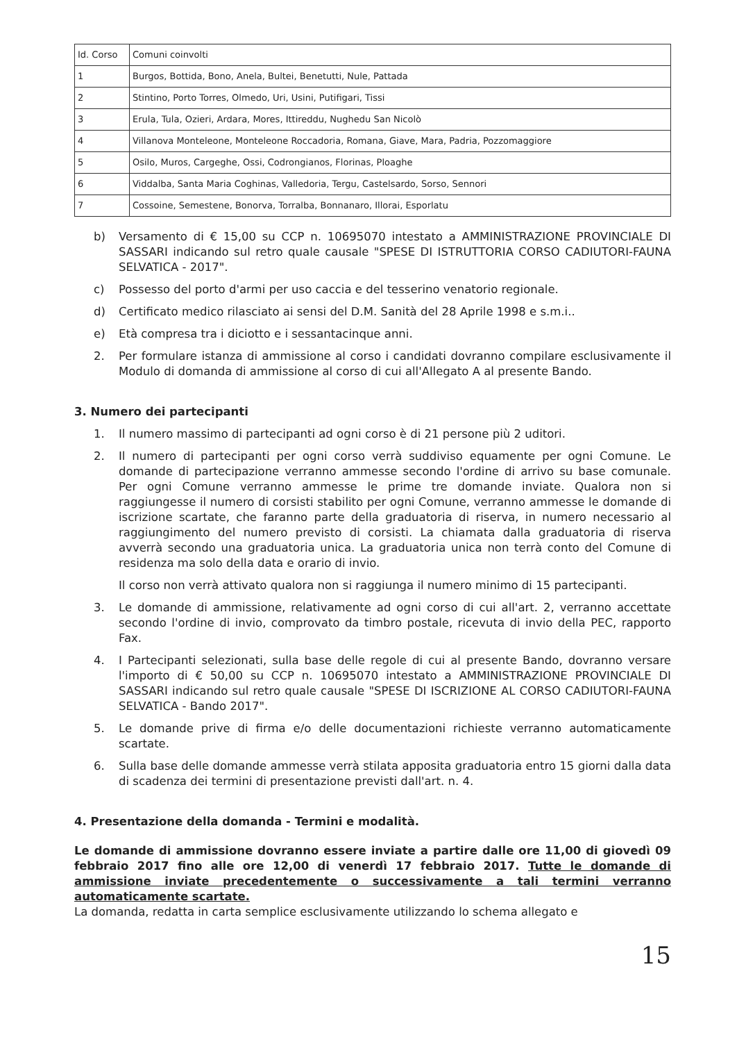| Id. Corso | Comuni coinvolti |
| --- | --- |
| 1 | Burgos, Bottida, Bono, Anela, Bultei, Benetutti, Nule, Pattada |
| 2 | Stintino, Porto Torres, Olmedo, Uri, Usini, Putifigari, Tissi |
| 3 | Erula, Tula, Ozieri, Ardara, Mores, Ittireddu, Nughedu San Nicolò |
| 4 | Villanova Monteleone, Monteleone Roccadoria, Romana, Giave, Mara, Padria, Pozzomaggiore |
| 5 | Osilo, Muros, Cargeghe, Ossi, Codrongianos, Florinas, Ploaghe |
| 6 | Viddalba, Santa Maria Coghinas, Valledoria, Tergu, Castelsardo, Sorso, Sennori |
| 7 | Cossoine, Semestene, Bonorva, Torralba, Bonnanaro, Illorai, Esporlatu |
b) Versamento di € 15,00 su CCP n. 10695070 intestato a AMMINISTRAZIONE PROVINCIALE DI SASSARI indicando sul retro quale causale "SPESE DI ISTRUTTORIA CORSO CADIUTORI-FAUNA SELVATICA - 2017".
c) Possesso del porto d'armi per uso caccia e del tesserino venatorio regionale.
d) Certificato medico rilasciato ai sensi del D.M. Sanità del 28 Aprile 1998 e s.m.i..
e) Età compresa tra i diciotto e i sessantacinque anni.
2. Per formulare istanza di ammissione al corso i candidati dovranno compilare esclusivamente il Modulo di domanda di ammissione al corso di cui all'Allegato A al presente Bando.
3. Numero dei partecipanti
1. Il numero massimo di partecipanti ad ogni corso è di 21 persone più 2 uditori.
2. Il numero di partecipanti per ogni corso verrà suddiviso equamente per ogni Comune. Le domande di partecipazione verranno ammesse secondo l'ordine di arrivo su base comunale. Per ogni Comune verranno ammesse le prime tre domande inviate. Qualora non si raggiungesse il numero di corsisti stabilito per ogni Comune, verranno ammesse le domande di iscrizione scartate, che faranno parte della graduatoria di riserva, in numero necessario al raggiungimento del numero previsto di corsisti. La chiamata dalla graduatoria di riserva avverrà secondo una graduatoria unica. La graduatoria unica non terrà conto del Comune di residenza ma solo della data e orario di invio.
Il corso non verrà attivato qualora non si raggiunga il numero minimo di 15 partecipanti.
3. Le domande di ammissione, relativamente ad ogni corso di cui all'art. 2, verranno accettate secondo l'ordine di invio, comprovato da timbro postale, ricevuta di invio della PEC, rapporto Fax.
4. I Partecipanti selezionati, sulla base delle regole di cui al presente Bando, dovranno versare l'importo di € 50,00 su CCP n. 10695070 intestato a AMMINISTRAZIONE PROVINCIALE DI SASSARI indicando sul retro quale causale "SPESE DI ISCRIZIONE AL CORSO CADIUTORI-FAUNA SELVATICA - Bando 2017".
5. Le domande prive di firma e/o delle documentazioni richieste verranno automaticamente scartate.
6. Sulla base delle domande ammesse verrà stilata apposita graduatoria entro 15 giorni dalla data di scadenza dei termini di presentazione previsti dall'art. n. 4.
4. Presentazione della domanda - Termini e modalità.
Le domande di ammissione dovranno essere inviate a partire dalle ore 11,00 di giovedì 09 febbraio 2017 fino alle ore 12,00 di venerdì 17 febbraio 2017. Tutte le domande di ammissione inviate precedentemente o successivamente a tali termini verranno automaticamente scartate.
La domanda, redatta in carta semplice esclusivamente utilizzando lo schema allegato e
15